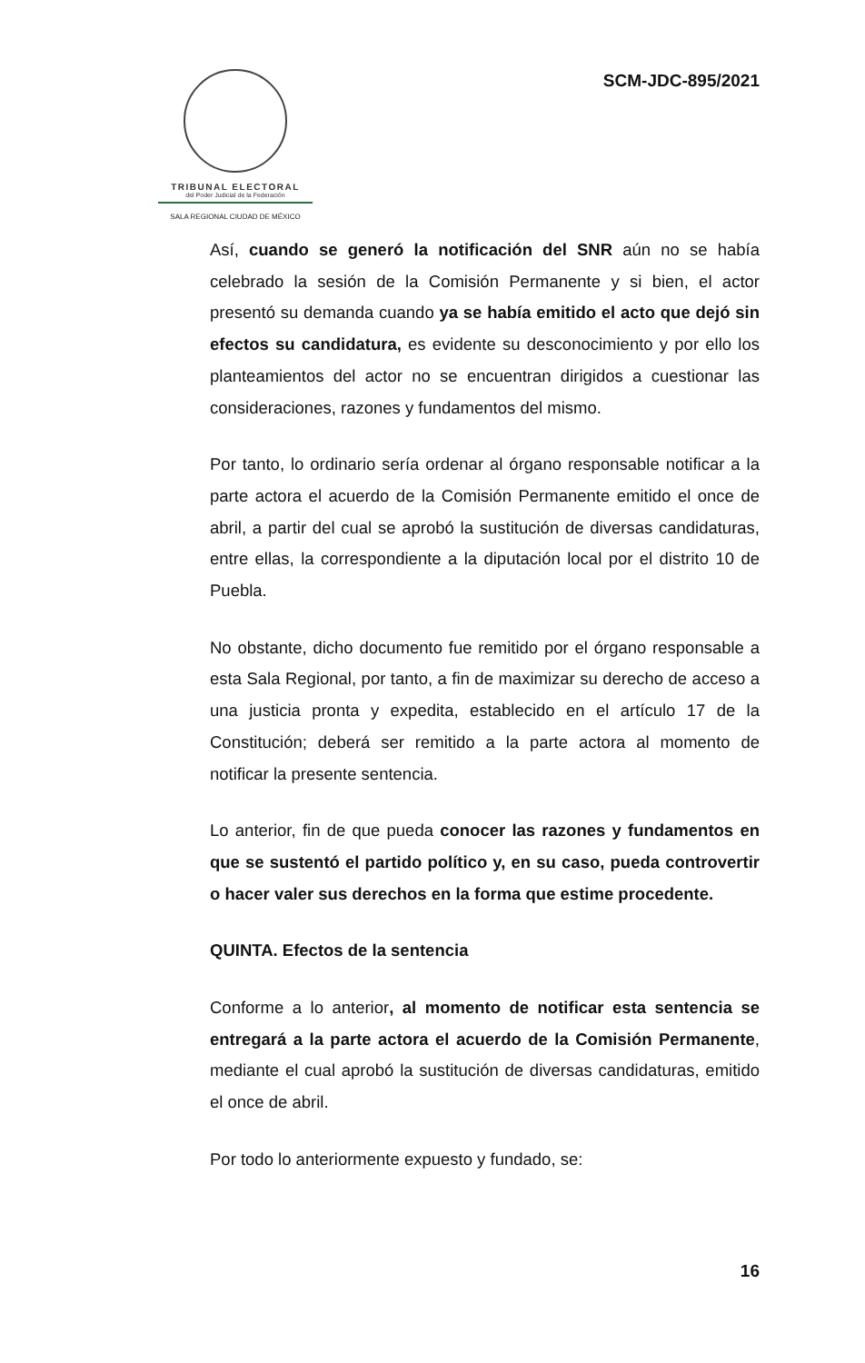TRIBUNAL ELECTORAL
del Poder Judicial de la Federación
SALA REGIONAL CIUDAD DE MÉXICO
SCM-JDC-895/2021
Así, cuando se generó la notificación del SNR aún no se había celebrado la sesión de la Comisión Permanente y si bien, el actor presentó su demanda cuando ya se había emitido el acto que dejó sin efectos su candidatura, es evidente su desconocimiento y por ello los planteamientos del actor no se encuentran dirigidos a cuestionar las consideraciones, razones y fundamentos del mismo.
Por tanto, lo ordinario sería ordenar al órgano responsable notificar a la parte actora el acuerdo de la Comisión Permanente emitido el once de abril, a partir del cual se aprobó la sustitución de diversas candidaturas, entre ellas, la correspondiente a la diputación local por el distrito 10 de Puebla.
No obstante, dicho documento fue remitido por el órgano responsable a esta Sala Regional, por tanto, a fin de maximizar su derecho de acceso a una justicia pronta y expedita, establecido en el artículo 17 de la Constitución; deberá ser remitido a la parte actora al momento de notificar la presente sentencia.
Lo anterior, fin de que pueda conocer las razones y fundamentos en que se sustentó el partido político y, en su caso, pueda controvertir o hacer valer sus derechos en la forma que estime procedente.
QUINTA. Efectos de la sentencia
Conforme a lo anterior, al momento de notificar esta sentencia se entregará a la parte actora el acuerdo de la Comisión Permanente, mediante el cual aprobó la sustitución de diversas candidaturas, emitido el once de abril.
Por todo lo anteriormente expuesto y fundado, se:
16